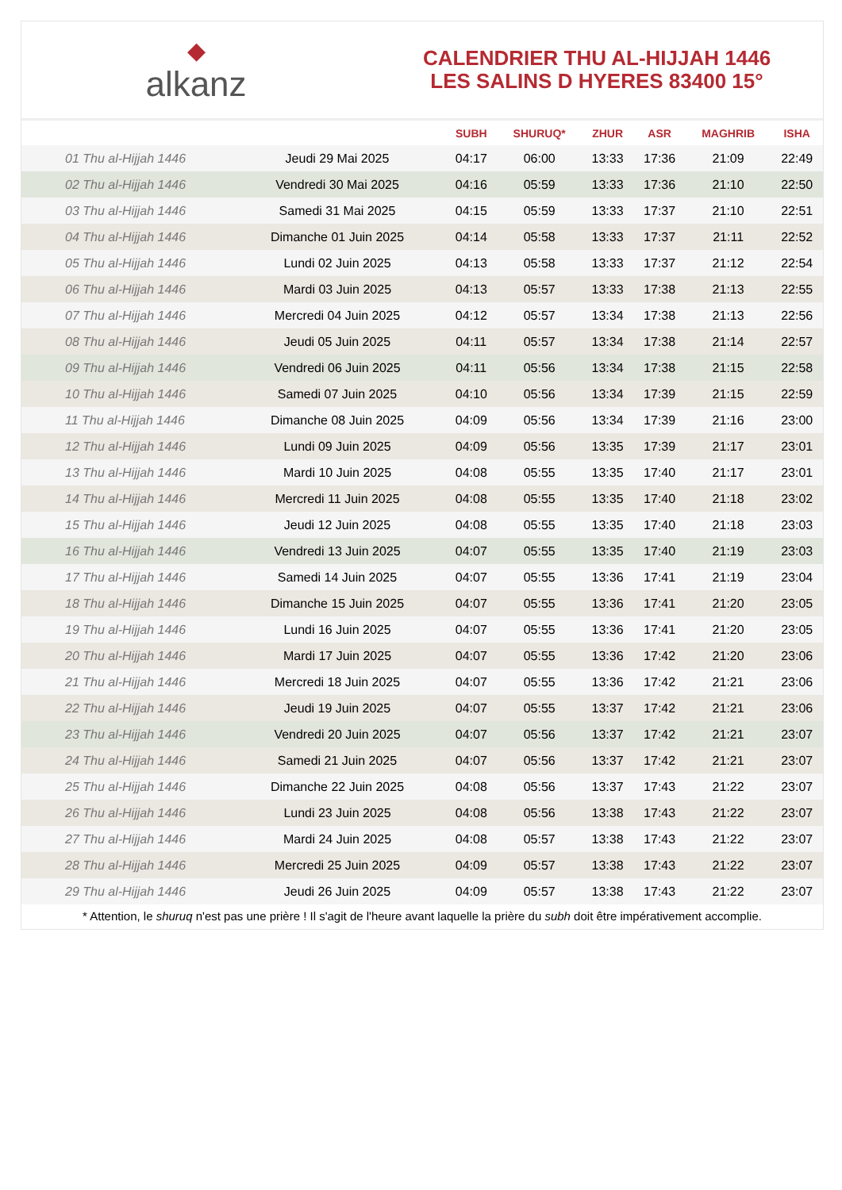◆
alkanz
CALENDRIER THU AL-HIJJAH 1446
LES SALINS D HYERES 83400 15°
| | | SUBH | SHURUQ* | ZHUR | ASR | MAGHRIB | ISHA |
| --- | --- | --- | --- | --- | --- | --- | --- |
| 01 Thu al-Hijjah 1446 | Jeudi 29 Mai 2025 | 04:17 | 06:00 | 13:33 | 17:36 | 21:09 | 22:49 |
| 02 Thu al-Hijjah 1446 | Vendredi 30 Mai 2025 | 04:16 | 05:59 | 13:33 | 17:36 | 21:10 | 22:50 |
| 03 Thu al-Hijjah 1446 | Samedi 31 Mai 2025 | 04:15 | 05:59 | 13:33 | 17:37 | 21:10 | 22:51 |
| 04 Thu al-Hijjah 1446 | Dimanche 01 Juin 2025 | 04:14 | 05:58 | 13:33 | 17:37 | 21:11 | 22:52 |
| 05 Thu al-Hijjah 1446 | Lundi 02 Juin 2025 | 04:13 | 05:58 | 13:33 | 17:37 | 21:12 | 22:54 |
| 06 Thu al-Hijjah 1446 | Mardi 03 Juin 2025 | 04:13 | 05:57 | 13:33 | 17:38 | 21:13 | 22:55 |
| 07 Thu al-Hijjah 1446 | Mercredi 04 Juin 2025 | 04:12 | 05:57 | 13:34 | 17:38 | 21:13 | 22:56 |
| 08 Thu al-Hijjah 1446 | Jeudi 05 Juin 2025 | 04:11 | 05:57 | 13:34 | 17:38 | 21:14 | 22:57 |
| 09 Thu al-Hijjah 1446 | Vendredi 06 Juin 2025 | 04:11 | 05:56 | 13:34 | 17:38 | 21:15 | 22:58 |
| 10 Thu al-Hijjah 1446 | Samedi 07 Juin 2025 | 04:10 | 05:56 | 13:34 | 17:39 | 21:15 | 22:59 |
| 11 Thu al-Hijjah 1446 | Dimanche 08 Juin 2025 | 04:09 | 05:56 | 13:34 | 17:39 | 21:16 | 23:00 |
| 12 Thu al-Hijjah 1446 | Lundi 09 Juin 2025 | 04:09 | 05:56 | 13:35 | 17:39 | 21:17 | 23:01 |
| 13 Thu al-Hijjah 1446 | Mardi 10 Juin 2025 | 04:08 | 05:55 | 13:35 | 17:40 | 21:17 | 23:01 |
| 14 Thu al-Hijjah 1446 | Mercredi 11 Juin 2025 | 04:08 | 05:55 | 13:35 | 17:40 | 21:18 | 23:02 |
| 15 Thu al-Hijjah 1446 | Jeudi 12 Juin 2025 | 04:08 | 05:55 | 13:35 | 17:40 | 21:18 | 23:03 |
| 16 Thu al-Hijjah 1446 | Vendredi 13 Juin 2025 | 04:07 | 05:55 | 13:35 | 17:40 | 21:19 | 23:03 |
| 17 Thu al-Hijjah 1446 | Samedi 14 Juin 2025 | 04:07 | 05:55 | 13:36 | 17:41 | 21:19 | 23:04 |
| 18 Thu al-Hijjah 1446 | Dimanche 15 Juin 2025 | 04:07 | 05:55 | 13:36 | 17:41 | 21:20 | 23:05 |
| 19 Thu al-Hijjah 1446 | Lundi 16 Juin 2025 | 04:07 | 05:55 | 13:36 | 17:41 | 21:20 | 23:05 |
| 20 Thu al-Hijjah 1446 | Mardi 17 Juin 2025 | 04:07 | 05:55 | 13:36 | 17:42 | 21:20 | 23:06 |
| 21 Thu al-Hijjah 1446 | Mercredi 18 Juin 2025 | 04:07 | 05:55 | 13:36 | 17:42 | 21:21 | 23:06 |
| 22 Thu al-Hijjah 1446 | Jeudi 19 Juin 2025 | 04:07 | 05:55 | 13:37 | 17:42 | 21:21 | 23:06 |
| 23 Thu al-Hijjah 1446 | Vendredi 20 Juin 2025 | 04:07 | 05:56 | 13:37 | 17:42 | 21:21 | 23:07 |
| 24 Thu al-Hijjah 1446 | Samedi 21 Juin 2025 | 04:07 | 05:56 | 13:37 | 17:42 | 21:21 | 23:07 |
| 25 Thu al-Hijjah 1446 | Dimanche 22 Juin 2025 | 04:08 | 05:56 | 13:37 | 17:43 | 21:22 | 23:07 |
| 26 Thu al-Hijjah 1446 | Lundi 23 Juin 2025 | 04:08 | 05:56 | 13:38 | 17:43 | 21:22 | 23:07 |
| 27 Thu al-Hijjah 1446 | Mardi 24 Juin 2025 | 04:08 | 05:57 | 13:38 | 17:43 | 21:22 | 23:07 |
| 28 Thu al-Hijjah 1446 | Mercredi 25 Juin 2025 | 04:09 | 05:57 | 13:38 | 17:43 | 21:22 | 23:07 |
| 29 Thu al-Hijjah 1446 | Jeudi 26 Juin 2025 | 04:09 | 05:57 | 13:38 | 17:43 | 21:22 | 23:07 |
* Attention, le shuruq n'est pas une prière ! Il s'agit de l'heure avant laquelle la prière du subh doit être impérativement accomplie.